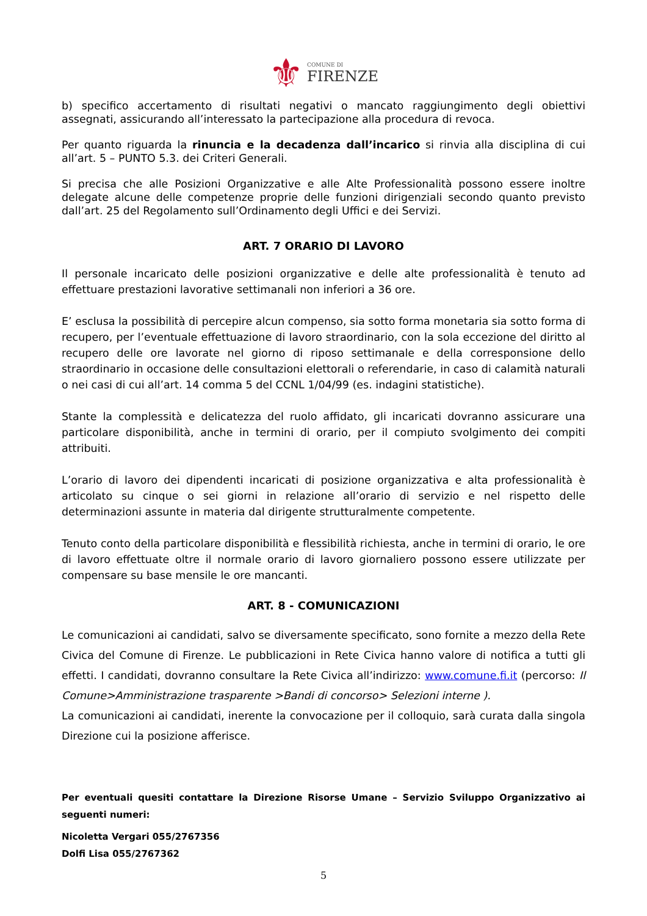⚜ COMUNE DI FIRENZE
b) specifico accertamento di risultati negativi o mancato raggiungimento degli obiettivi assegnati, assicurando all’interessato la partecipazione alla procedura di revoca.
Per quanto riguarda la rinuncia e la decadenza dall’incarico si rinvia alla disciplina di cui all’art. 5 – PUNTO 5.3. dei Criteri Generali.
Si precisa che alle Posizioni Organizzative e alle Alte Professionalità possono essere inoltre delegate alcune delle competenze proprie delle funzioni dirigenziali secondo quanto previsto dall’art. 25 del Regolamento sull’Ordinamento degli Uffici e dei Servizi.
ART. 7 ORARIO DI LAVORO
Il personale incaricato delle posizioni organizzative e delle alte professionalità è tenuto ad effettuare prestazioni lavorative settimanali non inferiori a 36 ore.
E’ esclusa la possibilità di percepire alcun compenso, sia sotto forma monetaria sia sotto forma di recupero, per l’eventuale effettuazione di lavoro straordinario, con la sola eccezione del diritto al recupero delle ore lavorate nel giorno di riposo settimanale e della corresponsione dello straordinario in occasione delle consultazioni elettorali o referendarie, in caso di calamità naturali o nei casi di cui all’art. 14 comma 5 del CCNL 1/04/99 (es. indagini statistiche).
Stante la complessità e delicatezza del ruolo affidato, gli incaricati dovranno assicurare una particolare disponibilità, anche in termini di orario, per il compiuto svolgimento dei compiti attribuiti.
L’orario di lavoro dei dipendenti incaricati di posizione organizzativa e alta professionalità è articolato su cinque o sei giorni in relazione all’orario di servizio e nel rispetto delle determinazioni assunte in materia dal dirigente strutturalmente competente.
Tenuto conto della particolare disponibilità e flessibilità richiesta, anche in termini di orario, le ore di lavoro effettuate oltre il normale orario di lavoro giornaliero possono essere utilizzate per compensare su base mensile le ore mancanti.
ART. 8 - COMUNICAZIONI
Le comunicazioni ai candidati, salvo se diversamente specificato, sono fornite a mezzo della Rete Civica del Comune di Firenze. Le pubblicazioni in Rete Civica hanno valore di notifica a tutti gli effetti. I candidati, dovranno consultare la Rete Civica all’indirizzo: www.comune.fi.it (percorso: Il Comune>Amministrazione trasparente >Bandi di concorso> Selezioni interne ).
La comunicazioni ai candidati, inerente la convocazione per il colloquio, sarà curata dalla singola Direzione cui la posizione afferisce.
Per eventuali quesiti contattare la Direzione Risorse Umane – Servizio Sviluppo Organizzativo ai seguenti numeri:
Nicoletta Vergari 055/2767356
Dolfi Lisa 055/2767362
5